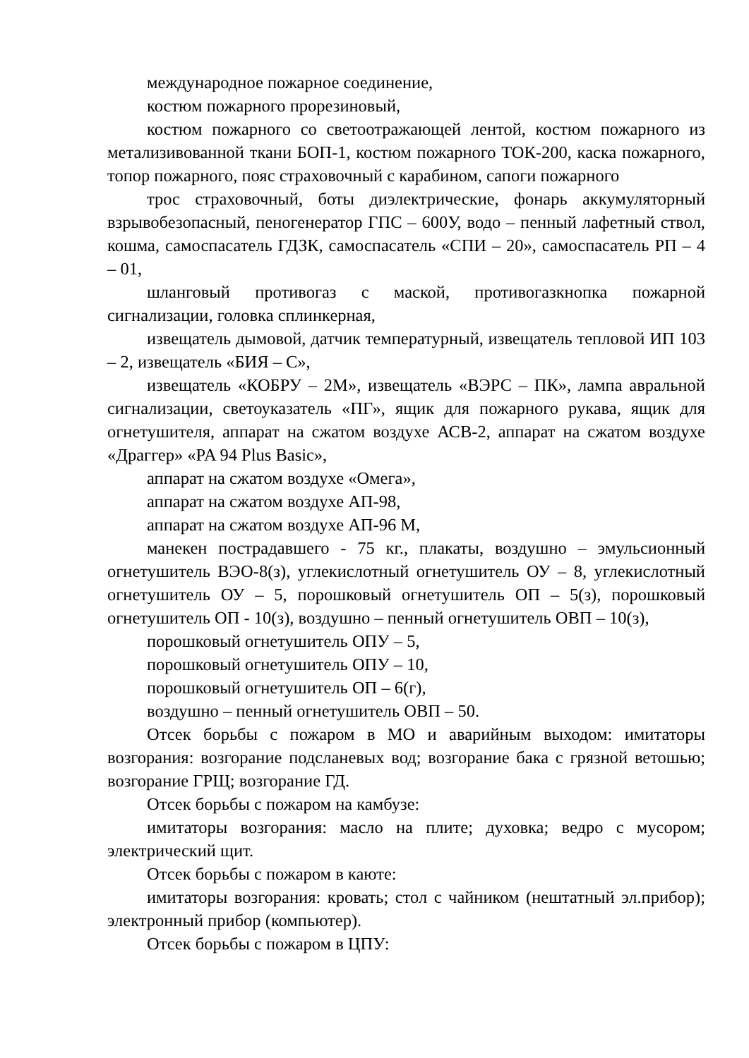международное пожарное соединение,
костюм пожарного прорезиновый,
костюм пожарного со светоотражающей лентой, костюм пожарного из метализивованной ткани БОП-1, костюм пожарного ТОК-200, каска пожарного, топор пожарного, пояс страховочный с карабином, сапоги пожарного
трос страховочный, боты диэлектрические, фонарь аккумуляторный взрывобезопасный, пеногенератор ГПС – 600У, водо – пенный лафетный ствол, кошма, самоспасатель ГДЗК, самоспасатель «СПИ – 20», самоспасатель РП – 4 – 01,
шланговый противогаз с маской, противогазкнопка пожарной сигнализации, головка сплинкерная,
извещатель дымовой, датчик температурный, извещатель тепловой ИП 103 – 2, извещатель «БИЯ – С»,
извещатель «КОБРУ – 2М», извещатель «ВЭРС – ПК», лампа авральной сигнализации, светоуказатель «ПГ», ящик для пожарного рукава, ящик для огнетушителя, аппарат на сжатом воздухе АСВ-2, аппарат на сжатом воздухе «Драггер» «PA 94 Plus Basic»,
аппарат на сжатом воздухе «Омега»,
аппарат на сжатом воздухе АП-98,
аппарат на сжатом воздухе АП-96 М,
манекен пострадавшего - 75 кг., плакаты, воздушно – эмульсионный огнетушитель ВЭО-8(з), углекислотный огнетушитель ОУ – 8, углекислотный огнетушитель ОУ – 5, порошковый огнетушитель ОП – 5(з), порошковый огнетушитель ОП - 10(з), воздушно – пенный огнетушитель ОВП – 10(з),
порошковый огнетушитель ОПУ – 5,
порошковый огнетушитель ОПУ – 10,
порошковый огнетушитель ОП – 6(г),
воздушно – пенный огнетушитель ОВП – 50.
Отсек борьбы с пожаром в МО и аварийным выходом: имитаторы возгорания: возгорание подсланевых вод; возгорание бака с грязной ветошью; возгорание ГРЩ; возгорание ГД.
Отсек борьбы с пожаром на камбузе:
имитаторы возгорания: масло на плите; духовка; ведро с мусором; электрический щит.
Отсек борьбы с пожаром в каюте:
имитаторы возгорания: кровать; стол с чайником (нештатный эл.прибор); электронный прибор (компьютер).
Отсек борьбы с пожаром в ЦПУ: